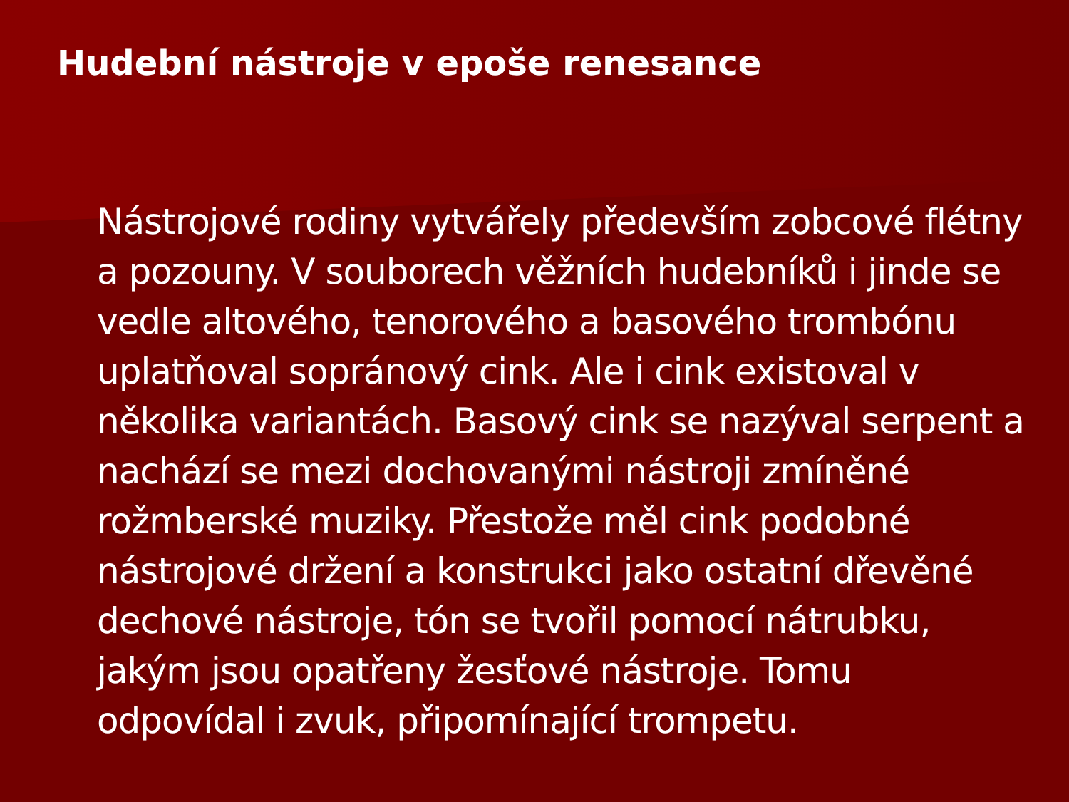Hudební nástroje v epoše renesance
Nástrojové rodiny vytvářely především zobcové flétny a pozouny. V souborech věžních hudebníků i jinde se vedle altového, tenorového a basového trombónu uplatňoval sopránový cink. Ale i cink existoval v několika variantách. Basový cink se nazýval serpent a nachází se mezi dochovanými nástroji zmíněné rožmberské muziky. Přestože měl cink podobné nástrojové držení a konstrukci jako ostatní dřevěné dechové nástroje, tón se tvořil pomocí nátrubku, jakým jsou opatřeny žesťové nástroje. Tomu odpovídal i zvuk, připomínající trompetu.